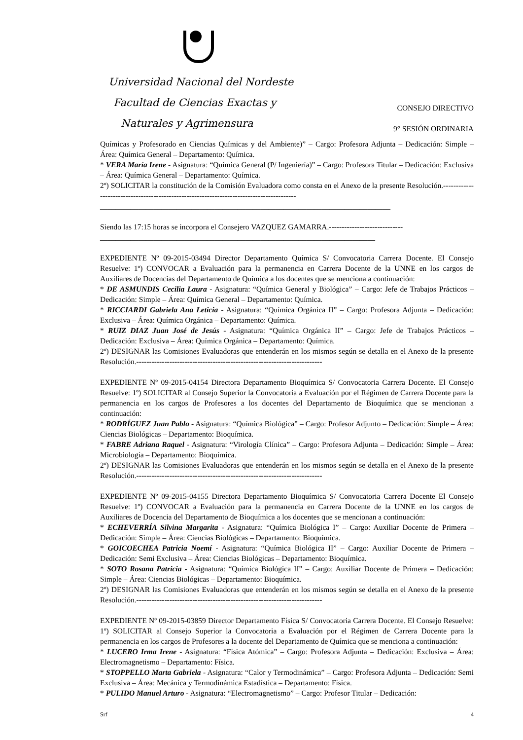Universidad Nacional del Nordeste
Facultad de Ciencias Exactas y
CONSEJO DIRECTIVO
Naturales y Agrimensura
9° SESIÓN ORDINARIA
Químicas y Profesorado en Ciencias Químicas y del Ambiente)” – Cargo: Profesora Adjunta – Dedicación: Simple – Área: Química General – Departamento: Química.
* VERA María Irene - Asignatura: “Química General (P/ Ingeniería)” – Cargo: Profesora Titular – Dedicación: Exclusiva – Área: Química General – Departamento: Química.
2º) SOLICITAR la constitución de la Comisión Evaluadora como consta en el Anexo de la presente Resolución.-----------------------------------------------------------------------------------------
____________________________________________________________________________
Siendo las 17:15 horas se incorpora el Consejero VAZQUEZ GAMARRA.-----------------------------
________________________________________________________________________
EXPEDIENTE Nº 09-2015-03494 Director Departamento Química S/ Convocatoria Carrera Docente. El Consejo Resuelve: 1º) CONVOCAR a Evaluación para la permanencia en Carrera Docente de la UNNE en los cargos de Auxiliares de Docencias del Departamento de Química a los docentes que se menciona a continuación:
* DE ASMUNDIS Cecilia Laura - Asignatura: “Química General y Biológica” – Cargo: Jefe de Trabajos Prácticos – Dedicación: Simple – Área: Química General – Departamento: Química.
* RICCIARDI Gabriela Ana Leticia - Asignatura: “Química Orgánica II” – Cargo: Profesora Adjunta – Dedicación: Exclusiva – Área: Química Orgánica – Departamento: Química.
* RUIZ DIAZ Juan José de Jesús - Asignatura: “Química Orgánica II” – Cargo: Jefe de Trabajos Prácticos – Dedicación: Exclusiva – Área: Química Orgánica – Departamento: Química.
2º) DESIGNAR las Comisiones Evaluadoras que entenderán en los mismos según se detalla en el Anexo de la presente Resolución.-------------------------------------------------------------------------
EXPEDIENTE Nº 09-2015-04154 Directora Departamento Bioquímica S/ Convocatoria Carrera Docente. El Consejo Resuelve: 1º) SOLICITAR al Consejo Superior la Convocatoria a Evaluación por el Régimen de Carrera Docente para la permanencia en los cargos de Profesores a los docentes del Departamento de Bioquímica que se mencionan a continuación:
* RODRÍGUEZ Juan Pablo - Asignatura: “Química Biológica” – Cargo: Profesor Adjunto – Dedicación: Simple – Área: Ciencias Biológicas – Departamento: Bioquímica.
* FABRE Adriana Raquel - Asignatura: “Virología Clínica” – Cargo: Profesora Adjunta – Dedicación: Simple – Área: Microbiología – Departamento: Bioquímica.
2º) DESIGNAR las Comisiones Evaluadoras que entenderán en los mismos según se detalla en el Anexo de la presente Resolución.-------------------------------------------------------------------------
EXPEDIENTE Nº 09-2015-04155 Directora Departamento Bioquímica S/ Convocatoria Carrera Docente El Consejo Resuelve: 1º) CONVOCAR a Evaluación para la permanencia en Carrera Docente de la UNNE en los cargos de Auxiliares de Docencia del Departamento de Bioquímica a los docentes que se mencionan a continuación:
* ECHEVERRÍA Silvina Margarita - Asignatura: “Química Biológica I” – Cargo: Auxiliar Docente de Primera – Dedicación: Simple – Área: Ciencias Biológicas – Departamento: Bioquímica.
* GOICOECHEA Patricia Noemí - Asignatura: “Química Biológica II” – Cargo: Auxiliar Docente de Primera – Dedicación: Semi Exclusiva – Área: Ciencias Biológicas – Departamento: Bioquímica.
* SOTO Rosana Patricia - Asignatura: “Química Biológica II” – Cargo: Auxiliar Docente de Primera – Dedicación: Simple – Área: Ciencias Biológicas – Departamento: Bioquímica.
2º) DESIGNAR las Comisiones Evaluadoras que entenderán en los mismos según se detalla en el Anexo de la presente Resolución.-------------------------------------------------------------------------
EXPEDIENTE Nº 09-2015-03859 Director Departamento Física S/ Convocatoria Carrera Docente. El Consejo Resuelve: 1º) SOLICITAR al Consejo Superior la Convocatoria a Evaluación por el Régimen de Carrera Docente para la permanencia en los cargos de Profesores a la docente del Departamento de Química que se menciona a continuación:
* LUCERO Irma Irene - Asignatura: “Física Atómica” – Cargo: Profesora Adjunta – Dedicación: Exclusiva – Área: Electromagnetismo – Departamento: Física.
* STOPPELLO Marta Gabriela - Asignatura: “Calor y Termodinámica” – Cargo: Profesora Adjunta – Dedicación: Semi Exclusiva – Área: Mecánica y Termodinámica Estadística – Departamento: Física.
* PULIDO Manuel Arturo - Asignatura: “Electromagnetismo” – Cargo: Profesor Titular – Dedicación:
Srf 4